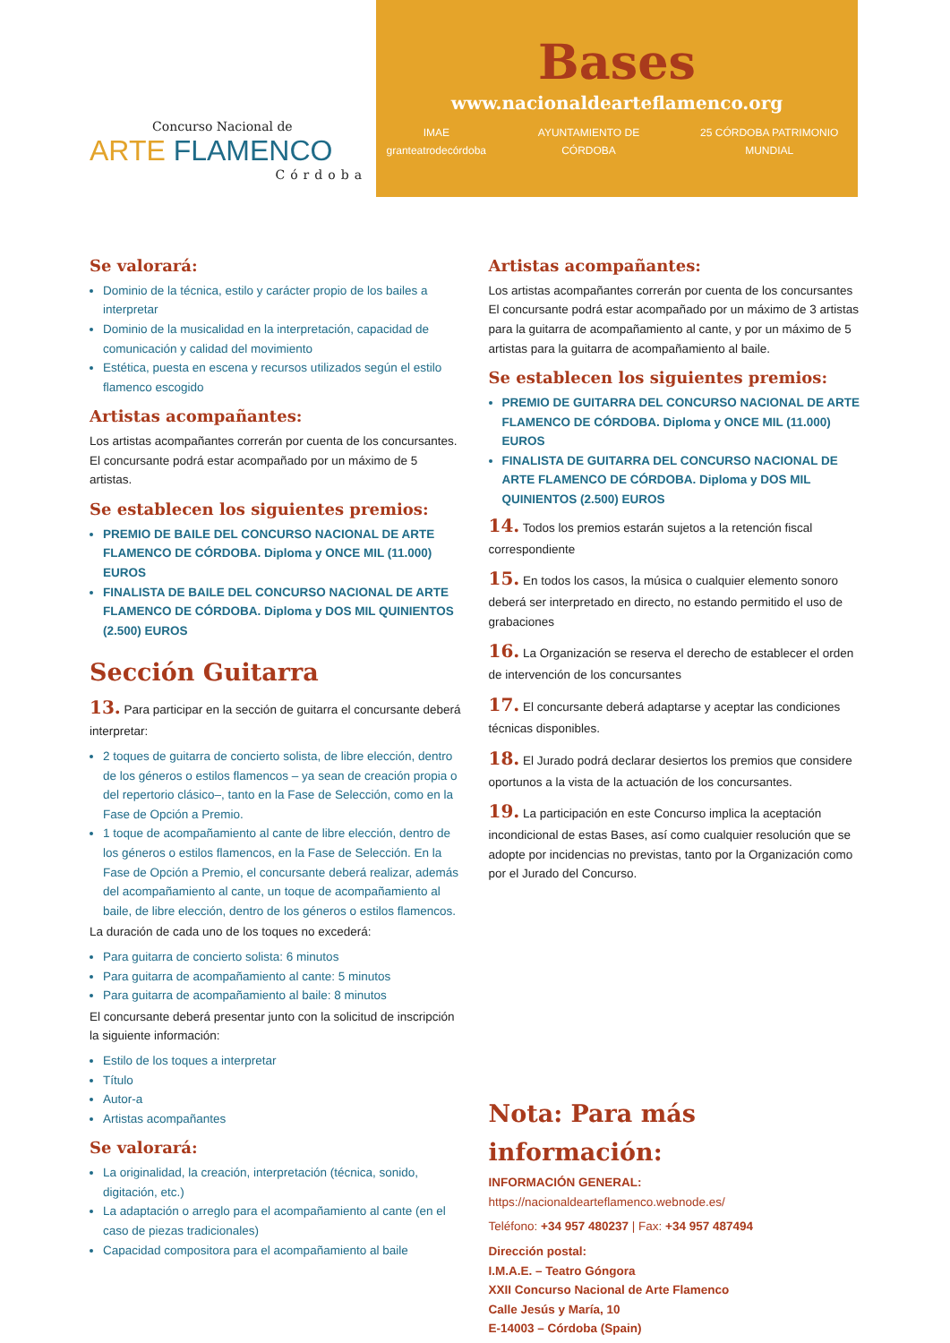Concurso Nacional de
ARTE FLAMENCO
Córdoba
Bases
www.nacionaldearteflamenco.org
IMAE granteatrodecórdoba AYUNTAMIENTO DE CÓRDOBA 25 CÓRDOBA PATRIMONIO MUNDIAL
Se valorará:
Dominio de la técnica, estilo y carácter propio de los bailes a interpretar
Dominio de la musicalidad en la interpretación, capacidad de comunicación y calidad del movimiento
Estética, puesta en escena y recursos utilizados según el estilo flamenco escogido
Artistas acompañantes:
Los artistas acompañantes correrán por cuenta de los concursantes. El concursante podrá estar acompañado por un máximo de 5 artistas.
Se establecen los siguientes premios:
PREMIO DE BAILE DEL CONCURSO NACIONAL DE ARTE FLAMENCO DE CÓRDOBA. Diploma y ONCE MIL (11.000) EUROS
FINALISTA DE BAILE DEL CONCURSO NACIONAL DE ARTE FLAMENCO DE CÓRDOBA. Diploma y DOS MIL QUINIENTOS (2.500) EUROS
Sección Guitarra
13. Para participar en la sección de guitarra el concursante deberá interpretar:
2 toques de guitarra de concierto solista, de libre elección, dentro de los géneros o estilos flamencos – ya sean de creación propia o del repertorio clásico–, tanto en la Fase de Selección, como en la Fase de Opción a Premio.
1 toque de acompañamiento al cante de libre elección, dentro de los géneros o estilos flamencos, en la Fase de Selección. En la Fase de Opción a Premio, el concursante deberá realizar, además del acompañamiento al cante, un toque de acompañamiento al baile, de libre elección, dentro de los géneros o estilos flamencos.
La duración de cada uno de los toques no excederá:
Para guitarra de concierto solista: 6 minutos
Para guitarra de acompañamiento al cante: 5 minutos
Para guitarra de acompañamiento al baile: 8 minutos
El concursante deberá presentar junto con la solicitud de inscripción la siguiente información:
Estilo de los toques a interpretar
Título
Autor-a
Artistas acompañantes
Se valorará:
La originalidad, la creación, interpretación (técnica, sonido, digitación, etc.)
La adaptación o arreglo para el acompañamiento al cante (en el caso de piezas tradicionales)
Capacidad compositora para el acompañamiento al baile
Artistas acompañantes:
Los artistas acompañantes correrán por cuenta de los concursantes
El concursante podrá estar acompañado por un máximo de 3 artistas para la guitarra de acompañamiento al cante, y por un máximo de 5 artistas para la guitarra de acompañamiento al baile.
Se establecen los siguientes premios:
PREMIO DE GUITARRA DEL CONCURSO NACIONAL DE ARTE FLAMENCO DE CÓRDOBA. Diploma y ONCE MIL (11.000) EUROS
FINALISTA DE GUITARRA DEL CONCURSO NACIONAL DE ARTE FLAMENCO DE CÓRDOBA. Diploma y DOS MIL QUINIENTOS (2.500) EUROS
14. Todos los premios estarán sujetos a la retención fiscal correspondiente
15. En todos los casos, la música o cualquier elemento sonoro deberá ser interpretado en directo, no estando permitido el uso de grabaciones
16. La Organización se reserva el derecho de establecer el orden de intervención de los concursantes
17. El concursante deberá adaptarse y aceptar las condiciones técnicas disponibles.
18. El Jurado podrá declarar desiertos los premios que considere oportunos a la vista de la actuación de los concursantes.
19. La participación en este Concurso implica la aceptación incondicional de estas Bases, así como cualquier resolución que se adopte por incidencias no previstas, tanto por la Organización como por el Jurado del Concurso.
Nota: Para más información:
INFORMACIÓN GENERAL:
https://nacionaldearteflamenco.webnode.es/
Teléfono: +34 957 480237 | Fax: +34 957 487494
Dirección postal:
I.M.A.E. – Teatro Góngora
XXII Concurso Nacional de Arte Flamenco
Calle Jesús y María, 10
E-14003 – Córdoba (Spain)